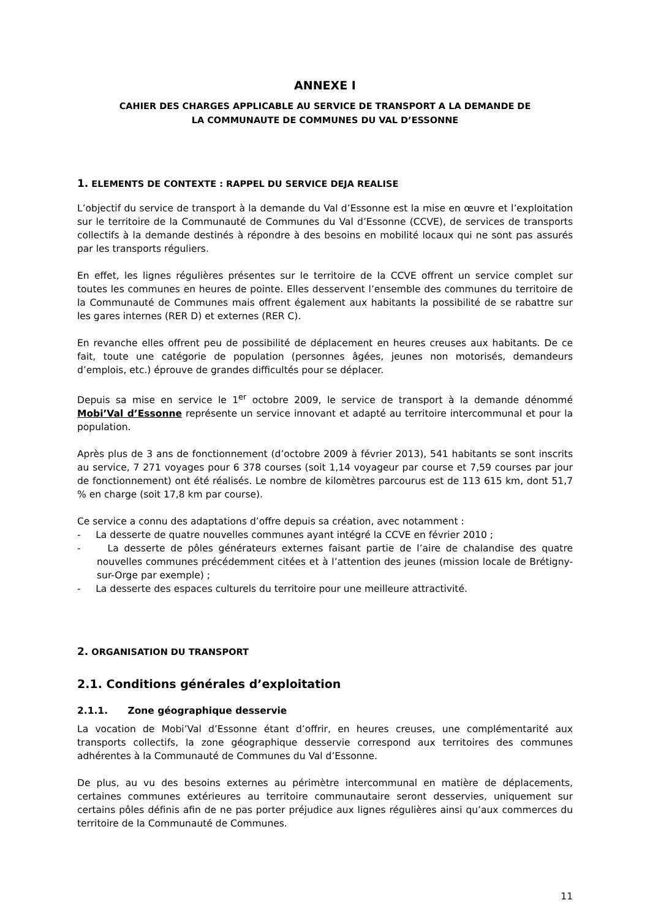ANNEXE I
CAHIER DES CHARGES APPLICABLE AU SERVICE DE TRANSPORT A LA DEMANDE DE
LA COMMUNAUTE DE COMMUNES DU VAL D’ESSONNE
1. ELEMENTS DE CONTEXTE : RAPPEL DU SERVICE DEJA REALISE
L’objectif du service de transport à la demande du Val d’Essonne est la mise en œuvre et l’exploitation sur le territoire de la Communauté de Communes du Val d’Essonne (CCVE), de services de transports collectifs à la demande destinés à répondre à des besoins en mobilité locaux qui ne sont pas assurés par les transports réguliers.
En effet, les lignes régulières présentes sur le territoire de la CCVE offrent un service complet sur toutes les communes en heures de pointe. Elles desservent l’ensemble des communes du territoire de la Communauté de Communes mais offrent également aux habitants la possibilité de se rabattre sur les gares internes (RER D) et externes (RER C).
En revanche elles offrent peu de possibilité de déplacement en heures creuses aux habitants. De ce fait, toute une catégorie de population (personnes âgées, jeunes non motorisés, demandeurs d’emplois, etc.) éprouve de grandes difficultés pour se déplacer.
Depuis sa mise en service le 1<sup>er</sup> octobre 2009, le service de transport à la demande dénommé Mobi’Val d’Essonne représente un service innovant et adapté au territoire intercommunal et pour la population.
Après plus de 3 ans de fonctionnement (d’octobre 2009 à février 2013), 541 habitants se sont inscrits au service, 7 271 voyages pour 6 378 courses (soit 1,14 voyageur par course et 7,59 courses par jour de fonctionnement) ont été réalisés. Le nombre de kilomètres parcourus est de 113 615 km, dont 51,7 % en charge (soit 17,8 km par course).
Ce service a connu des adaptations d’offre depuis sa création, avec notamment :
- La desserte de quatre nouvelles communes ayant intégré la CCVE en février 2010 ;
- La desserte de pôles générateurs externes faisant partie de l’aire de chalandise des quatre nouvelles communes précédemment citées et à l’attention des jeunes (mission locale de Brétigny-sur-Orge par exemple) ;
- La desserte des espaces culturels du territoire pour une meilleure attractivité.
2. ORGANISATION DU TRANSPORT
2.1. Conditions générales d’exploitation
2.1.1. Zone géographique desservie
La vocation de Mobi’Val d’Essonne étant d’offrir, en heures creuses, une complémentarité aux transports collectifs, la zone géographique desservie correspond aux territoires des communes adhérentes à la Communauté de Communes du Val d’Essonne.
De plus, au vu des besoins externes au périmètre intercommunal en matière de déplacements, certaines communes extérieures au territoire communautaire seront desservies, uniquement sur certains pôles définis afin de ne pas porter préjudice aux lignes régulières ainsi qu’aux commerces du territoire de la Communauté de Communes.
11